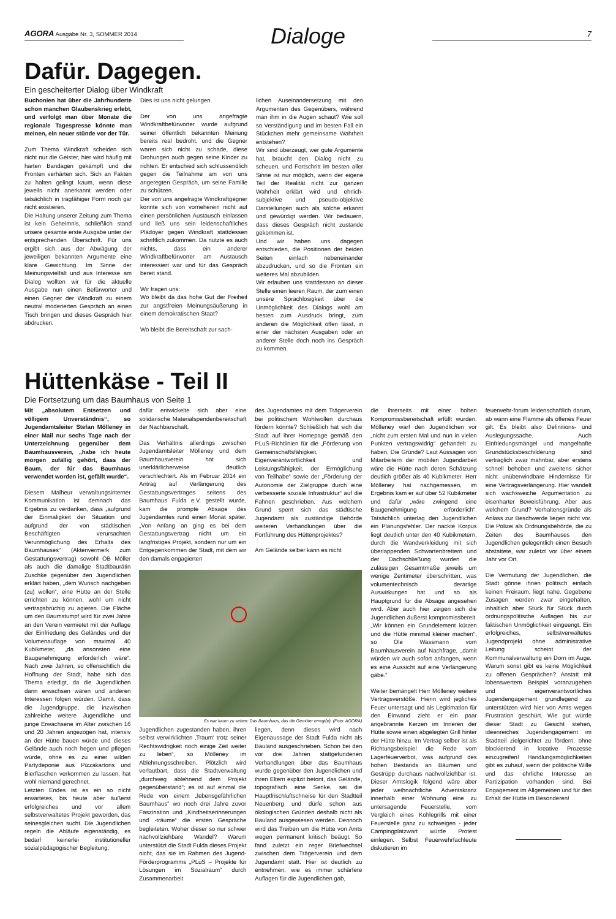AGORA Ausgabe Nr. 3, SOMMER 2014
Dialoge
7
Dafür. Dagegen.
Ein gescheiterter Dialog über Windkraft
Buchonien hat über die Jahrhunderte schon manchen Glaubenskrieg erlebt, und verfolgt man über Monate die regionale Tagespresse könnte man meinen, ein neuer stünde vor der Tür.
Zum Thema Windkraft scheiden sich nicht nur die Geister, hier wird häufig mit harten Bandagen gekämpft und die Fronten verhärten sich. Sich an Fakten zu halten gelingt kaum, wenn diese jeweils nicht anerkannt werden oder tatsächlich in tragfähiger Form noch gar nicht existieren.
Die Haltung unserer Zeitung zum Thema ist kein Geheimnis, schließlich stand unsere gesamte erste Ausgabe unter der entsprechenden Überschrift. Für uns ergibt sich aus der Abwägung der jeweiligen bekannten Argumente eine klare Gewichtung. Im Sinne der Meinungsvielfalt und aus Interesse am Dialog wollten wir für die aktuelle Ausgabe nun einen Befürworter und einen Gegner der Windkraft zu einem neutral moderierten Gespräch an einen Tisch bringen und dieses Gespräch hier abdrucken.
Dies ist uns nicht gelungen.
Der von uns angefragte Windkraftbefürworter wurde aufgrund seiner öffentlich bekannten Meinung bereits real bedroht, und die Gegner waren sich nicht zu schade, diese Drohungen auch gegen seine Kinder zu richten. Er entschied sich schlussendlich gegen die Teilnahme am von uns angeregten Gespräch, um seine Familie zu schützen.
Der von uns angefragte Windkraftgegner konnte sich von vorneherein nicht auf einen persönlichen Austausch einlassen und ließ uns sein leidenschaftliches Plädoyer gegen Windkraft stattdessen schriftlich zukommen. Da nützte es auch nichts, dass ein anderer Windkraftbefürworter am Austausch interessiert war und für das Gespräch bereit stand.
Wir fragen uns:
Wo bleibt da das hohe Gut der Freiheit zur angstfreien Meinungsäußerung in einem demokratischen Staat?
Wo bleibt die Bereitschaft zur sach-
lichen Auseinandersetzung mit den Argumenten des Gegenübers, während man ihm in die Augen schaut? Wie soll so Verständigung und im besten Fall ein Stückchen mehr gemeinsame Wahrheit entstehen?
Wir sind überzeugt, wer gute Argumente hat, braucht den Dialog nicht zu scheuen, und Fortschritt im besten aller Sinne ist nur möglich, wenn der eigene Teil der Realität nicht zur ganzen Wahrheit erklärt wird und ehrlich-subjektive und pseudo-objektive Darstellungen auch als solche erkannt und gewürdigt werden. Wir bedauern, dass dieses Gespräch nicht zustande gekommen ist.
Und wir haben uns dagegen entschieden, die Positionen der beiden Seiten einfach nebeneinander abzudrucken, und so die Fronten ein weiteres Mal abzubilden.
Wir erlauben uns stattdessen an dieser Stelle einen leeren Raum, der zum einen unsere Sprachlosigkeit über die Unmöglichkeit des Dialogs wohl am besten zum Ausdruck bringt, zum anderen die Möglichkeit offen lässt, in einer der nächsten Ausgaben oder an anderer Stelle doch noch ins Gespräch zu kommen.
Hüttenkäse - Teil II
Die Fortsetzung um das Baumhaus von Seite 1
Mit „absolutem Entsetzen und völligem Unverständnis“, so Jugendamtsleiter Stefan Mölleney in einer Mail nur sechs Tage nach der Unterzeichnung gegenüber dem Baumhausverein, „habe ich heute morgen zufällig gehört, dass der Baum, der für das Baumhaus verwendet worden ist, gefällt wurde“.
Diesem Malheur verwaltungsinterner Kommunikation ist demnach das Ergebnis zu verdanken, dass „aufgrund der Einmaligkeit der Situation und aufgrund der von städtischen Beschäftigten verursachten Verunmöglichung des Erhalts des Baumhauses“ (Aktenvermerk zum Gestattungsvertrag) sowohl OB Möller als auch die damalige Stadtbaurätin Zuschke gegenüber den Jugendlichen erklärt haben, „dem Wunsch nachgeben (zu) wollen“, eine Hütte an der Stelle errichten zu können, wohl um nicht vertragsbrüchig zu agieren. Die Fläche um den Baumstumpf wird für zwei Jahre an den Verein vermietet mit der Auflage der Einfriedung des Geländes und der Volumenauflage von maximal 40 Kubikmeter, „da ansonsten eine Baugenehmigung erforderlich wäre“. Nach zwei Jahren, so offensichtlich die Hoffnung der Stadt, habe sich das Thema erledigt, da die Jugendlichen dann erwachsen wären und anderen Interessen folgen würden. Damit, dass die Jugendgruppe, die inzwischen zahlreiche weitere Jugendliche und junge Erwachsene im Alter zwischen 16 und 20 Jahren angezogen hat, intensiv an der Hütte bauen würde und dieses Gelände auch noch hegen und pflegen würde, ohne es zu einer wilden Partydeponie aus Pizzakartons und Bierflaschen verkommen zu lassen, hat wohl niemand gerechnet.
Letzten Endes ist es ein so nicht erwartetes, bis heute aber äußerst erfolgreiches und vor allem selbstverwaltetes Projekt geworden, das seinesgleichen sucht. Die Jugendlichen regeln die Abläufe eigenständig, es bedarf keinerlei institutioneller sozialpädagogischer Begleitung,
dafür entwickelte sich aber eine solidarische Materialspendenbereitschaft der Nachbarschaft.
Das Verhältnis allerdings zwischen Jugendamtsleiter Mölleney und dem Baumhausverein hat sich unerklärlicherweise deutlich verschlechtert. Als im Februar 2014 ein Antrag auf Verlängerung des Gestattungsvertrages seitens des Baumhaus Fulda e.V. gestellt wurde, kam die prompte Absage des Jugendamtes rund einen Monat später. „Von Anfang an ging es bei dem Gestattungsvertrag nicht um ein langfristiges Projekt, sondern nur um ein Entgegenkommen der Stadt, mit dem wir den damals engagierten
des Jugendamtes mit dem Trägerverein bei politischem Wohlwollen durchaus fördern könnte? Schließlich hat sich die Stadt auf ihrer Homepage gemäß den PLuS-Richtlinien für die „Förderung von Gemeinschaftsfähigkeit, Eigenverantwortlichkeit und Leistungsfähigkeit, der Ermöglichung von Teilhabe“ sowie der „Förderung der Autonomie der Zielgruppe durch eine verbesserte soziale Infrastruktur“ auf die Fahnen geschrieben. Aus welchem Grund sperrt sich das städtische Jugendamt als zuständige Behörde weiteren Verhandlungen über die Fortführung des Hüttenprojektes?
Am Gelände selber kann es nicht
Es war kaum zu sehen: Das Baumhaus, das die Gemüter erregt(e). (Foto: AGORA)
Jugendlichen zugestanden haben, ihren selbst verwirklichten ‚Traum‘ trotz seiner Rechtswidrigkeit noch einige Zeit weiter zu leben“, so Mölleney im Ablehnungsschreiben. Plötzlich wird verlautbart, dass die Stadtverwaltung „durchweg ablehnend dem Projekt gegenüberstand“; es ist auf einmal die Rede von einem „lebensgefährlichen Baumhaus“ wo noch drei Jahre zuvor Faszination und „Kindheitserinnerungen und -träume“ die ersten Gespräche begleiteten. Woher dieser so nur schwer nachvollziehbare Wandel? Warum unterstützt die Stadt Fulda dieses Projekt nicht, das sie im Rahmen des Jugend-Förderprogramms „PLuS – Projekte für Lösungen im Sozialraum“ durch Zusammenarbeit
liegen, denn dieses wird nach Eigenaussage der Stadt Fulda nicht als Bauland ausgeschrieben. Schon bei den vor drei Jahren stattgefundenen Verhandlungen über das Baumhaus wurde gegenüber den Jugendlichen und ihren Eltern explizit betont, das Gelände, topografisch eine Senke, sei die Hauptfrischluftschneise für den Stadtteil Neuenberg und dürfe schon aus ökologischen Gründen deshalb nicht als Bauland ausgewiesen werden. Dennoch wird das Treiben um die Hütte von Amts wegen permanent kritisch beäugt. So fand zuletzt ein reger Briefwechsel zwischen dem Trägerverein und dem Jugendamt statt. Hier ist deutlich zu entnehmen, wie es immer schärfere Auflagen für die Jugendlichen gab,
die ihrerseits mit einer hohen Kompromissbereitschaft erfüllt wurden. Mölleney warf den Jugendlichen vor „nicht zum ersten Mal und nun in vielen Punkten vertragswidrig“ gehandelt zu haben. Die Gründe? Laut Aussagen von Mitarbeitern der mobilen Jugendarbeit wäre die Hütte nach deren Schätzung deutlich größer als 40 Kubikmeter. Herr Mölleney hat nachgemessen, im Ergebnis kam er auf über 52 Kubikmeter und dafür „wäre zwingend eine Baugenehmigung erforderlich“. Tatsächlich unterlag den Jugendlichen ein Planungsfehler. Der nackte Korpus liegt deutlich unter den 40 Kubikmetern, durch die Wandverkleidung mit sich überlappenden Schwartenbrettern und der Dachschließung wurden die zulässigen Gesamtmaße jeweils um wenige Zentimeter überschritten, was volumentechnisch derartige Auswirkungen hat und so als Hauptgrund für die Absage angesehen wird. Aber auch hier zeigen sich die Jugendlichen äußerst kompromissbereit. „Wir können ein Grundelement kürzen und die Hütte minimal kleiner machen“, so Ole Wassmann vom Baumhausverein auf Nachfrage, „damit würden wir auch sofort anfangen, wenn es eine Aussicht auf eine Verlängerung gäbe.“
Weiter bemängelt Herr Mölleney weitere Vertragsverstöße. Hierin wird jegliches Feuer untersagt und als Legitimation für den Einwand zieht er ein paar angebrannte Kerzen im Inneren der Hütte sowie einen abgelegten Grill hinter der Hütte hinzu. Im Vertrag selber ist als Richtungsbeispiel die Rede vom Lagerfeuerverbot, was aufgrund des hohen Bestands an Bäumen und Gestrüpp durchaus nachvollziehbar ist. Dieser Amtslogik folgend wäre aber jeder weihnachtliche Adventskranz innerhalb einer Wohnung eine zu untersagende Feuerstelle, vom Vergleich eines Kohlegrills mit einer Feuerstelle ganz zu schweigen - jeder Campingplatzwart würde Protest einlegen. Selbst Feuerwehrfachleute diskutieren im
feuerwehr-forum leidenschaftlich darum, ab wann eine Flamme als offenes Feuer gilt. Es bleibt also Definitions- und Auslegungssache. Auch Einfriedungsmängel und mangelhafte Grundstücksbeschilderung sind vertraglich zwar mahnbar, aber erstens schnell behoben und zweitens sicher nicht unüberwindbare Hindernisse für eine Vertragsverlängerung. Hier wandelt sich wachsweiche Argumentation zu eisenharter Beweisführung. Aber aus welchem Grund? Verhaltensgründe als Anlass zur Beschwerde liegen nicht vor. Die Polizei als Ordnungsbehörde, die zu Zeiten des Baumhauses den Jugendlichen gelegentlich einen Besuch abstattete, war zuletzt vor über einem Jahr vor Ort.
Die Vermutung der Jugendlichen, die Stadt gönne ihnen politisch einfach keinen Freiraum, liegt nahe. Gegebene Zusagen werden zwar eingehalten, inhaltlich aber Stück für Stück durch ordnungspolitische Auflagen bis zur faktischen Unmöglichkeit eingeengt. Ein erfolgreiches, selbstverwaltetes Jugendprojekt ohne administrative Leitung scheint der Kommunalverwaltung ein Dorn im Auge. Warum sonst gibt es keine Möglichkeit zu offenen Gesprächen? Anstatt mit lobenswertem Beispiel voranzugehen und eigenverantwortliches Jugendengagement grundlegend zu unterstützen wird hier von Amts wegen Frustration geschürt. Wie gut würde dieser Stadt zu Gesicht stehen, ideenreiches Jugendengagement im Stadtteil zielgerichtet zu fördern, ohne blockierend in kreative Prozesse einzugreifen! Handlungsmöglichkeiten gibt es zuhauf, wenn der politische Wille und das ehrliche Interesse an Partizipation vorhanden sind. Bei Engagement im Allgemeinen und für den Erhalt der Hütte im Besonderen!